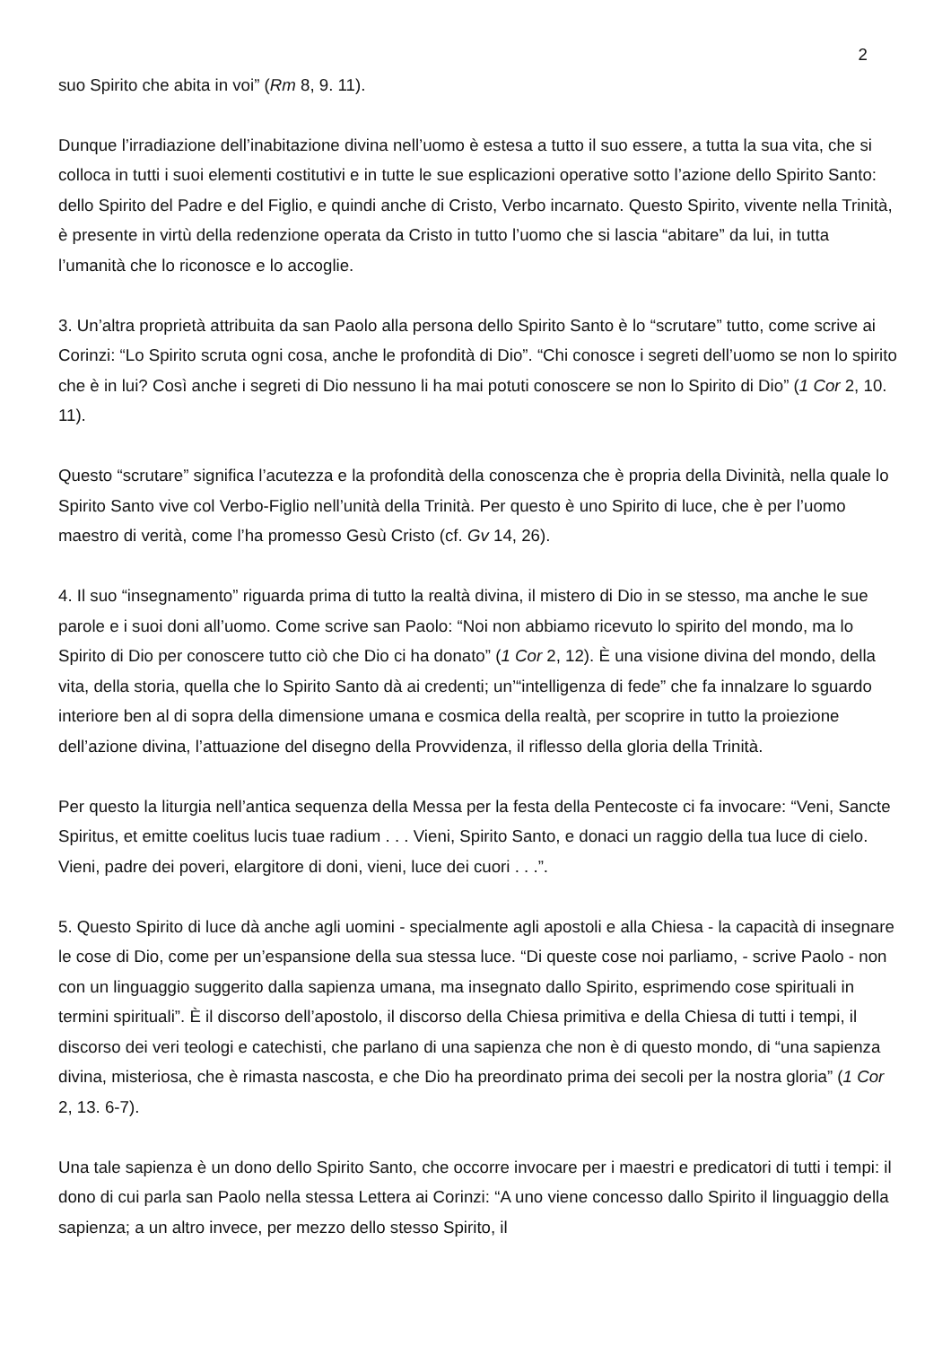2
suo Spirito che abita in voi” (Rm 8, 9. 11).
Dunque l’irradiazione dell’inabitazione divina nell’uomo è estesa a tutto il suo essere, a tutta la sua vita, che si colloca in tutti i suoi elementi costitutivi e in tutte le sue esplicazioni operative sotto l’azione dello Spirito Santo: dello Spirito del Padre e del Figlio, e quindi anche di Cristo, Verbo incarnato. Questo Spirito, vivente nella Trinità, è presente in virtù della redenzione operata da Cristo in tutto l’uomo che si lascia “abitare” da lui, in tutta l’umanità che lo riconosce e lo accoglie.
3. Un’altra proprietà attribuita da san Paolo alla persona dello Spirito Santo è lo “scrutare” tutto, come scrive ai Corinzi: “Lo Spirito scruta ogni cosa, anche le profondità di Dio”. “Chi conosce i segreti dell’uomo se non lo spirito che è in lui? Così anche i segreti di Dio nessuno li ha mai potuti conoscere se non lo Spirito di Dio” (1 Cor 2, 10. 11).
Questo “scrutare” significa l’acutezza e la profondità della conoscenza che è propria della Divinità, nella quale lo Spirito Santo vive col Verbo-Figlio nell’unità della Trinità. Per questo è uno Spirito di luce, che è per l’uomo maestro di verità, come l’ha promesso Gesù Cristo (cf. Gv 14, 26).
4. Il suo “insegnamento” riguarda prima di tutto la realtà divina, il mistero di Dio in se stesso, ma anche le sue parole e i suoi doni all’uomo. Come scrive san Paolo: “Noi non abbiamo ricevuto lo spirito del mondo, ma lo Spirito di Dio per conoscere tutto ciò che Dio ci ha donato” (1 Cor 2, 12). È una visione divina del mondo, della vita, della storia, quella che lo Spirito Santo dà ai credenti; un’“intelligenza di fede” che fa innalzare lo sguardo interiore ben al di sopra della dimensione umana e cosmica della realtà, per scoprire in tutto la proiezione dell’azione divina, l’attuazione del disegno della Provvidenza, il riflesso della gloria della Trinità.
Per questo la liturgia nell’antica sequenza della Messa per la festa della Pentecoste ci fa invocare: “Veni, Sancte Spiritus, et emitte coelitus lucis tuae radium . . . Vieni, Spirito Santo, e donaci un raggio della tua luce di cielo. Vieni, padre dei poveri, elargitore di doni, vieni, luce dei cuori . . .”.
5. Questo Spirito di luce dà anche agli uomini - specialmente agli apostoli e alla Chiesa - la capacità di insegnare le cose di Dio, come per un’espansione della sua stessa luce. “Di queste cose noi parliamo, - scrive Paolo - non con un linguaggio suggerito dalla sapienza umana, ma insegnato dallo Spirito, esprimendo cose spirituali in termini spirituali”. È il discorso dell’apostolo, il discorso della Chiesa primitiva e della Chiesa di tutti i tempi, il discorso dei veri teologi e catechisti, che parlano di una sapienza che non è di questo mondo, di “una sapienza divina, misteriosa, che è rimasta nascosta, e che Dio ha preordinato prima dei secoli per la nostra gloria” (1 Cor 2, 13. 6-7).
Una tale sapienza è un dono dello Spirito Santo, che occorre invocare per i maestri e predicatori di tutti i tempi: il dono di cui parla san Paolo nella stessa Lettera ai Corinzi: “A uno viene concesso dallo Spirito il linguaggio della sapienza; a un altro invece, per mezzo dello stesso Spirito, il